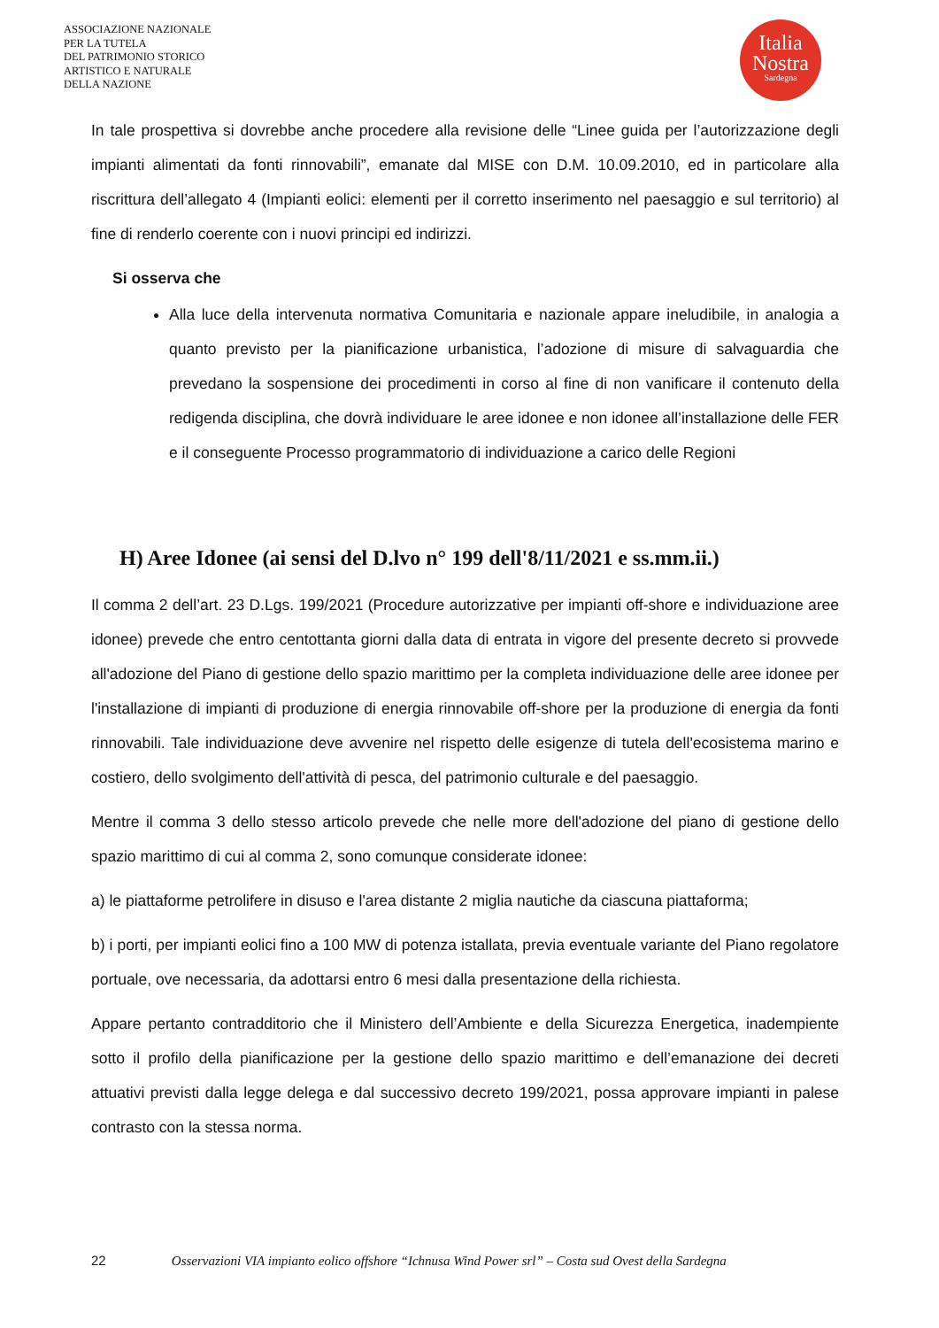ASSOCIAZIONE NAZIONALE
PER LA TUTELA
DEL PATRIMONIO STORICO
ARTISTICO E NATURALE
DELLA NAZIONE
Italia
Nostra
Sardegna
In tale prospettiva si dovrebbe anche procedere alla revisione delle “Linee guida per l’autorizzazione degli impianti alimentati da fonti rinnovabili”, emanate dal MISE con D.M. 10.09.2010, ed in particolare alla riscrittura dell’allegato 4 (Impianti eolici: elementi per il corretto inserimento nel paesaggio e sul territorio) al fine di renderlo coerente con i nuovi principi ed indirizzi.
Si osserva che
Alla luce della intervenuta normativa Comunitaria e nazionale appare ineludibile, in analogia a quanto previsto per la pianificazione urbanistica, l’adozione di misure di salvaguardia che prevedano la sospensione dei procedimenti in corso al fine di non vanificare il contenuto della redigenda disciplina, che dovrà individuare le aree idonee e non idonee all’installazione delle FER e il conseguente Processo programmatorio di individuazione a carico delle Regioni
H) Aree Idonee (ai sensi del D.lvo n° 199 dell'8/11/2021 e ss.mm.ii.)
Il comma 2 dell’art. 23 D.Lgs. 199/2021 (Procedure autorizzative per impianti off-shore e individuazione aree idonee) prevede che entro centottanta giorni dalla data di entrata in vigore del presente decreto si provvede all'adozione del Piano di gestione dello spazio marittimo per la completa individuazione delle aree idonee per l'installazione di impianti di produzione di energia rinnovabile off-shore per la produzione di energia da fonti rinnovabili. Tale individuazione deve avvenire nel rispetto delle esigenze di tutela dell'ecosistema marino e costiero, dello svolgimento dell'attività di pesca, del patrimonio culturale e del paesaggio.
Mentre il comma 3 dello stesso articolo prevede che nelle more dell'adozione del piano di gestione dello spazio marittimo di cui al comma 2, sono comunque considerate idonee:
a) le piattaforme petrolifere in disuso e l'area distante 2 miglia nautiche da ciascuna piattaforma;
b) i porti, per impianti eolici fino a 100 MW di potenza istallata, previa eventuale variante del Piano regolatore portuale, ove necessaria, da adottarsi entro 6 mesi dalla presentazione della richiesta.
Appare pertanto contradditorio che il Ministero dell’Ambiente e della Sicurezza Energetica, inadempiente sotto il profilo della pianificazione per la gestione dello spazio marittimo e dell’emanazione dei decreti attuativi previsti dalla legge delega e dal successivo decreto 199/2021, possa approvare impianti in palese contrasto con la stessa norma.
22 Osservazioni VIA impianto eolico offshore “Ichnusa Wind Power srl” – Costa sud Ovest della Sardegna